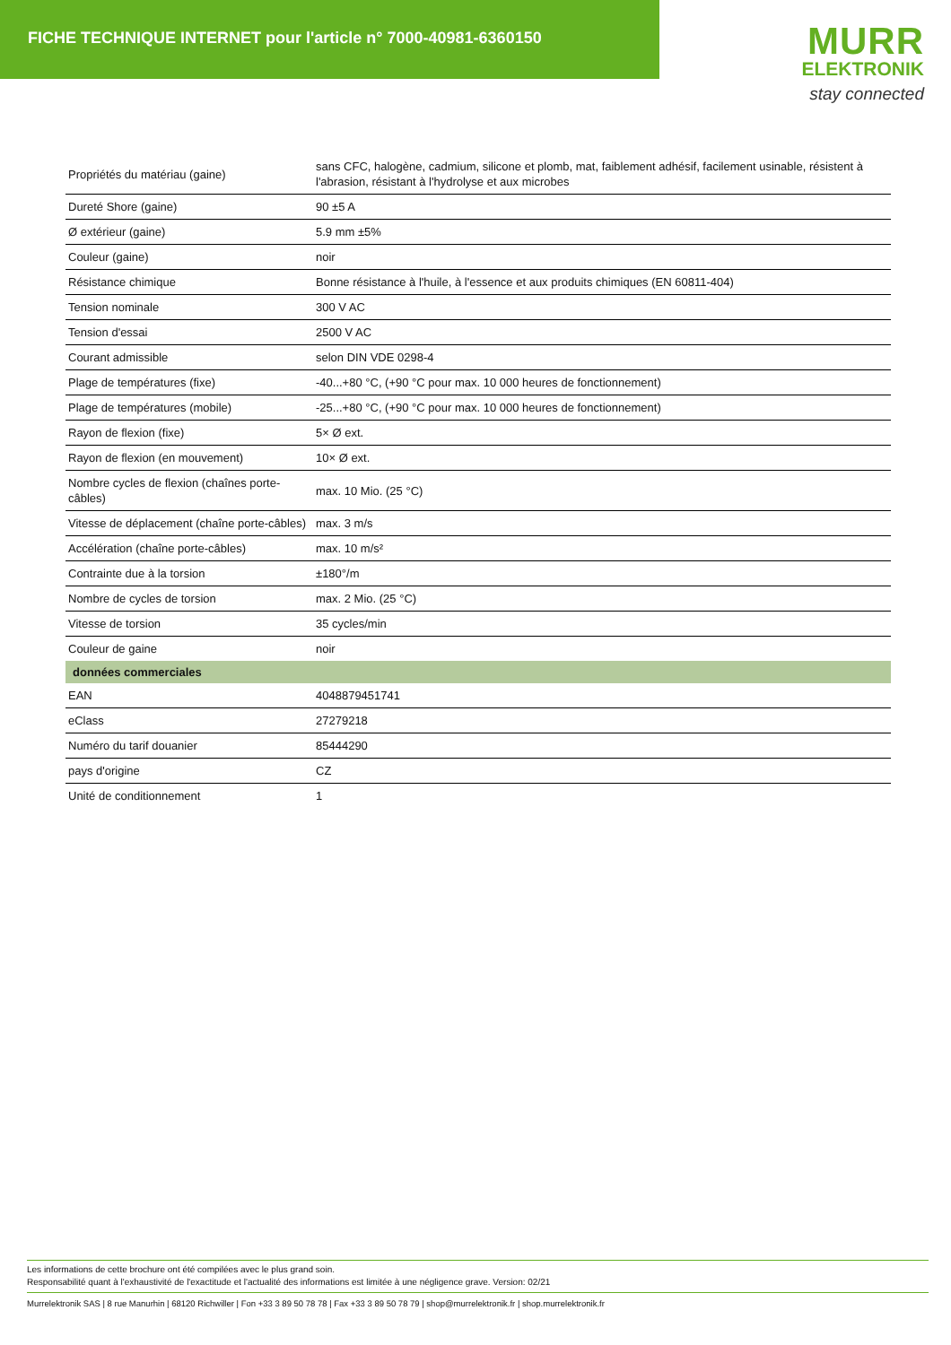FICHE TECHNIQUE INTERNET pour l'article n° 7000-40981-6360150
MURR
ELEKTRONIK
stay connected
| Propriétés du matériau (gaine) | sans CFC, halogène, cadmium, silicone et plomb, mat, faiblement adhésif, facilement usinable, résistent à l'abrasion, résistant à l'hydrolyse et aux microbes |
| Dureté Shore (gaine) | 90 ±5 A |
| Ø extérieur (gaine) | 5.9 mm ±5% |
| Couleur (gaine) | noir |
| Résistance chimique | Bonne résistance à l'huile, à l'essence et aux produits chimiques (EN 60811-404) |
| Tension nominale | 300 V AC |
| Tension d'essai | 2500 V AC |
| Courant admissible | selon DIN VDE 0298-4 |
| Plage de températures (fixe) | -40...+80 °C, (+90 °C pour max. 10 000 heures de fonctionnement) |
| Plage de températures (mobile) | -25...+80 °C, (+90 °C pour max. 10 000 heures de fonctionnement) |
| Rayon de flexion (fixe) | 5× Ø ext. |
| Rayon de flexion (en mouvement) | 10× Ø ext. |
| Nombre cycles de flexion (chaînes porte-câbles) | max. 10 Mio. (25 °C) |
| Vitesse de déplacement (chaîne porte-câbles) | max. 3 m/s |
| Accélération (chaîne porte-câbles) | max. 10 m/s² |
| Contrainte due à la torsion | ±180°/m |
| Nombre de cycles de torsion | max. 2 Mio. (25 °C) |
| Vitesse de torsion | 35 cycles/min |
| Couleur de gaine | noir |
| données commerciales | |
| EAN | 4048879451741 |
| eClass | 27279218 |
| Numéro du tarif douanier | 85444290 |
| pays d'origine | CZ |
| Unité de conditionnement | 1 |
Les informations de cette brochure ont été compilées avec le plus grand soin.
Responsabilité quant à l'exhaustivité de l'exactitude et l'actualité des informations est limitée à une négligence grave. Version: 02/21
Murrelektronik SAS | 8 rue Manurhin | 68120 Richwiller | Fon +33 3 89 50 78 78 | Fax +33 3 89 50 78 79 | shop@murrelektronik.fr | shop.murrelektronik.fr